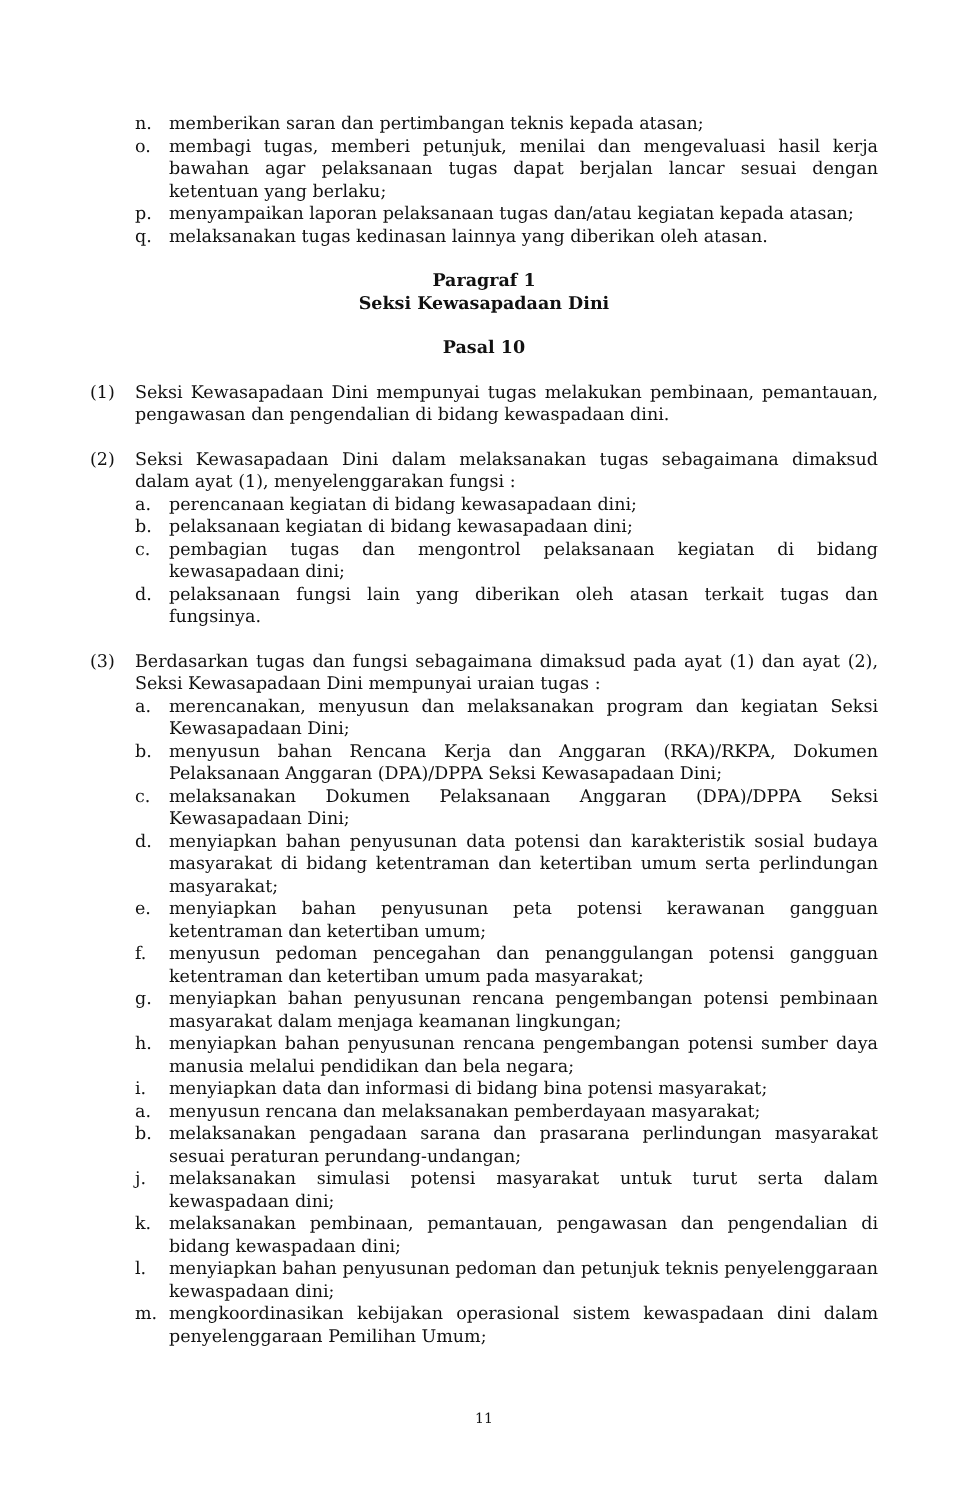n. memberikan saran dan pertimbangan teknis kepada atasan;
o. membagi tugas, memberi petunjuk, menilai dan mengevaluasi hasil kerja bawahan agar pelaksanaan tugas dapat berjalan lancar sesuai dengan ketentuan yang berlaku;
p. menyampaikan laporan pelaksanaan tugas dan/atau kegiatan kepada atasan;
q. melaksanakan tugas kedinasan lainnya yang diberikan oleh atasan.
Paragraf 1
Seksi Kewasapadaan Dini
Pasal 10
(1) Seksi Kewasapadaan Dini mempunyai tugas melakukan pembinaan, pemantauan, pengawasan dan pengendalian di bidang kewaspadaan dini.
(2) Seksi Kewasapadaan Dini dalam melaksanakan tugas sebagaimana dimaksud dalam ayat (1), menyelenggarakan fungsi :
a. perencanaan kegiatan di bidang kewasapadaan dini;
b. pelaksanaan kegiatan di bidang kewasapadaan dini;
c. pembagian tugas dan mengontrol pelaksanaan kegiatan di bidang kewasapadaan dini;
d. pelaksanaan fungsi lain yang diberikan oleh atasan terkait tugas dan fungsinya.
(3) Berdasarkan tugas dan fungsi sebagaimana dimaksud pada ayat (1) dan ayat (2), Seksi Kewasapadaan Dini mempunyai uraian tugas :
a. merencanakan, menyusun dan melaksanakan program dan kegiatan Seksi Kewasapadaan Dini;
b. menyusun bahan Rencana Kerja dan Anggaran (RKA)/RKPA, Dokumen Pelaksanaan Anggaran (DPA)/DPPA Seksi Kewasapadaan Dini;
c. melaksanakan Dokumen Pelaksanaan Anggaran (DPA)/DPPA Seksi Kewasapadaan Dini;
d. menyiapkan bahan penyusunan data potensi dan karakteristik sosial budaya masyarakat di bidang ketentraman dan ketertiban umum serta perlindungan masyarakat;
e. menyiapkan bahan penyusunan peta potensi kerawanan gangguan ketentraman dan ketertiban umum;
f. menyusun pedoman pencegahan dan penanggulangan potensi gangguan ketentraman dan ketertiban umum pada masyarakat;
g. menyiapkan bahan penyusunan rencana pengembangan potensi pembinaan masyarakat dalam menjaga keamanan lingkungan;
h. menyiapkan bahan penyusunan rencana pengembangan potensi sumber daya manusia melalui pendidikan dan bela negara;
i. menyiapkan data dan informasi di bidang bina potensi masyarakat;
a. menyusun rencana dan melaksanakan pemberdayaan masyarakat;
b. melaksanakan pengadaan sarana dan prasarana perlindungan masyarakat sesuai peraturan perundang-undangan;
j. melaksanakan simulasi potensi masyarakat untuk turut serta dalam kewaspadaan dini;
k. melaksanakan pembinaan, pemantauan, pengawasan dan pengendalian di bidang kewaspadaan dini;
l. menyiapkan bahan penyusunan pedoman dan petunjuk teknis penyelenggaraan kewaspadaan dini;
m. mengkoordinasikan kebijakan operasional sistem kewaspadaan dini dalam penyelenggaraan Pemilihan Umum;
11